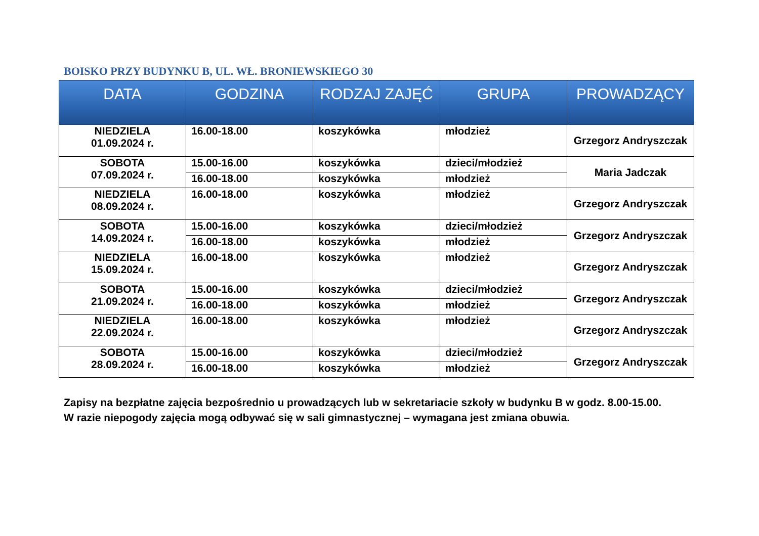BOISKO PRZY BUDYNKU B, UL. WŁ. BRONIEWSKIEGO 30
| DATA | GODZINA | RODZAJ ZAJĘĆ | GRUPA | PROWADZĄCY |
| --- | --- | --- | --- | --- |
| NIEDZIELA 01.09.2024 r. | 16.00-18.00 | koszykówka | młodzież | Grzegorz Andryszczak |
| SOBOTA 07.09.2024 r. | 15.00-16.00 | koszykówka | dzieci/młodzież | Maria Jadczak |
| | 16.00-18.00 | koszykówka | młodzież | |
| NIEDZIELA 08.09.2024 r. | 16.00-18.00 | koszykówka | młodzież | Grzegorz Andryszczak |
| SOBOTA 14.09.2024 r. | 15.00-16.00 | koszykówka | dzieci/młodzież | Grzegorz Andryszczak |
| | 16.00-18.00 | koszykówka | młodzież | |
| NIEDZIELA 15.09.2024 r. | 16.00-18.00 | koszykówka | młodzież | Grzegorz Andryszczak |
| SOBOTA 21.09.2024 r. | 15.00-16.00 | koszykówka | dzieci/młodzież | Grzegorz Andryszczak |
| | 16.00-18.00 | koszykówka | młodzież | |
| NIEDZIELA 22.09.2024 r. | 16.00-18.00 | koszykówka | młodzież | Grzegorz Andryszczak |
| SOBOTA 28.09.2024 r. | 15.00-16.00 | koszykówka | dzieci/młodzież | Grzegorz Andryszczak |
| | 16.00-18.00 | koszykówka | młodzież | |
Zapisy na bezpłatne zajęcia bezpośrednio u prowadzących lub w sekretariacie szkoły w budynku B w godz. 8.00-15.00.
W razie niepogody zajęcia mogą odbywać się w sali gimnastycznej – wymagana jest zmiana obuwia.